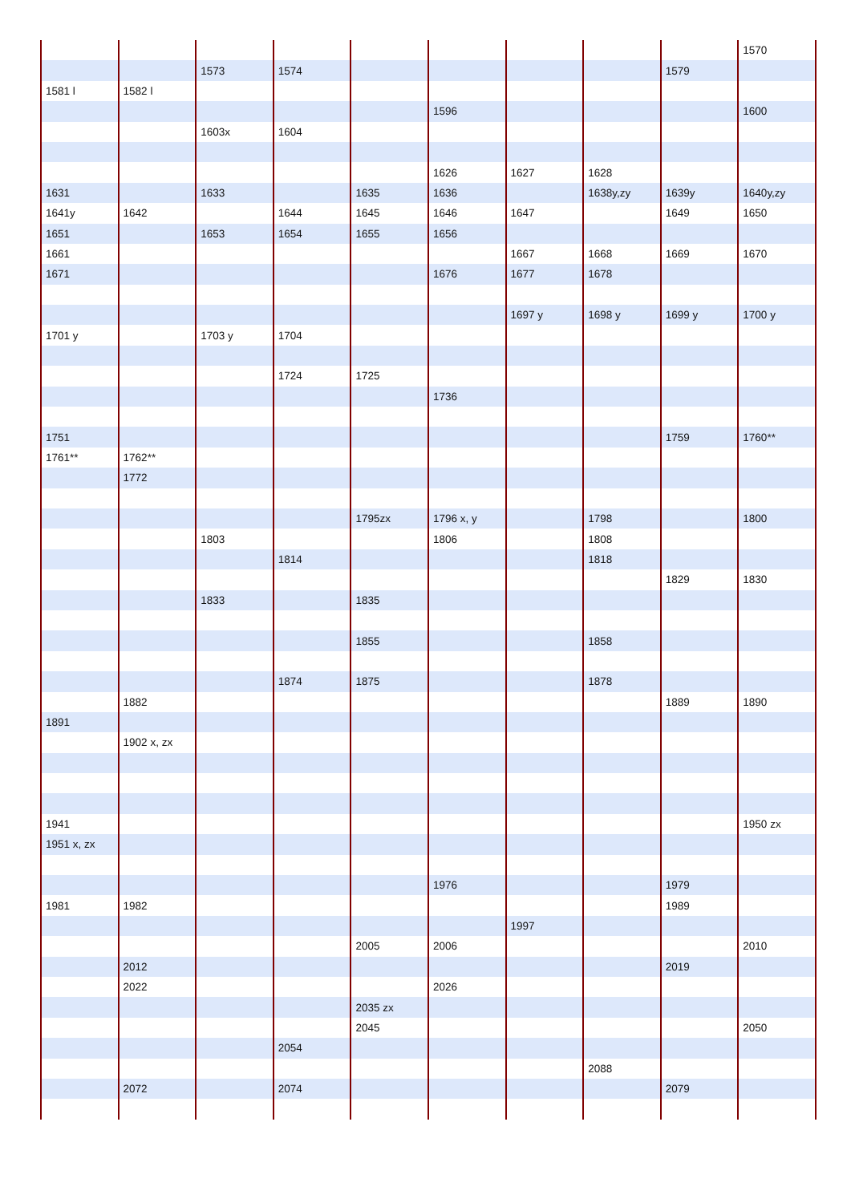| | | | | | | | | | 1570 |
| | | 1573 | 1574 | | | | | 1579 | |
| 1581 l | 1582 l | | | | | | | | |
| | | | | | 1596 | | | | 1600 |
| | | 1603x | 1604 | | | | | | |
| | | | | | 1626 | 1627 | 1628 | | |
| 1631 | | 1633 | | 1635 | 1636 | | 1638y,zy | 1639y | 1640y,zy |
| 1641y | 1642 | | 1644 | 1645 | 1646 | 1647 | | 1649 | 1650 |
| 1651 | | 1653 | 1654 | 1655 | 1656 | | | | |
| 1661 | | | | | | 1667 | 1668 | 1669 | 1670 |
| 1671 | | | | | 1676 | 1677 | 1678 | | |
| | | | | | | 1697 y | 1698 y | 1699 y | 1700 y |
| 1701 y | | 1703 y | 1704 | | | | | | |
| | | | 1724 | 1725 | | | | | |
| | | | | | 1736 | | | | |
| 1751 | | | | | | | | 1759 | 1760** |
| 1761** | 1762** | | | | | | | | |
| | 1772 | | | | | | | | |
| | | | | 1795zx | 1796 x, y | | 1798 | | 1800 |
| | | 1803 | | | 1806 | | 1808 | | |
| | | | 1814 | | | | 1818 | | |
| | | | | | | | | 1829 | 1830 |
| | | 1833 | | 1835 | | | | | |
| | | | | 1855 | | | 1858 | | |
| | | | 1874 | 1875 | | | 1878 | | |
| | 1882 | | | | | | | 1889 | 1890 |
| 1891 | | | | | | | | | |
| | 1902 x, zx | | | | | | | | |
| 1941 | | | | | | | | | 1950 zx |
| 1951 x, zx | | | | | | | | | |
| | | | | | 1976 | | | 1979 | |
| 1981 | 1982 | | | | | | | 1989 | |
| | | | | | | 1997 | | | |
| | | | | 2005 | 2006 | | | | 2010 |
| | 2012 | | | | | | | 2019 | |
| | 2022 | | | | 2026 | | | | |
| | | | | 2035 zx | | | | | |
| | | | | 2045 | | | | | 2050 |
| | | | 2054 | | | | | | |
| | | | | | | | 2088 | | |
| | 2072 | | 2074 | | | | | 2079 | |